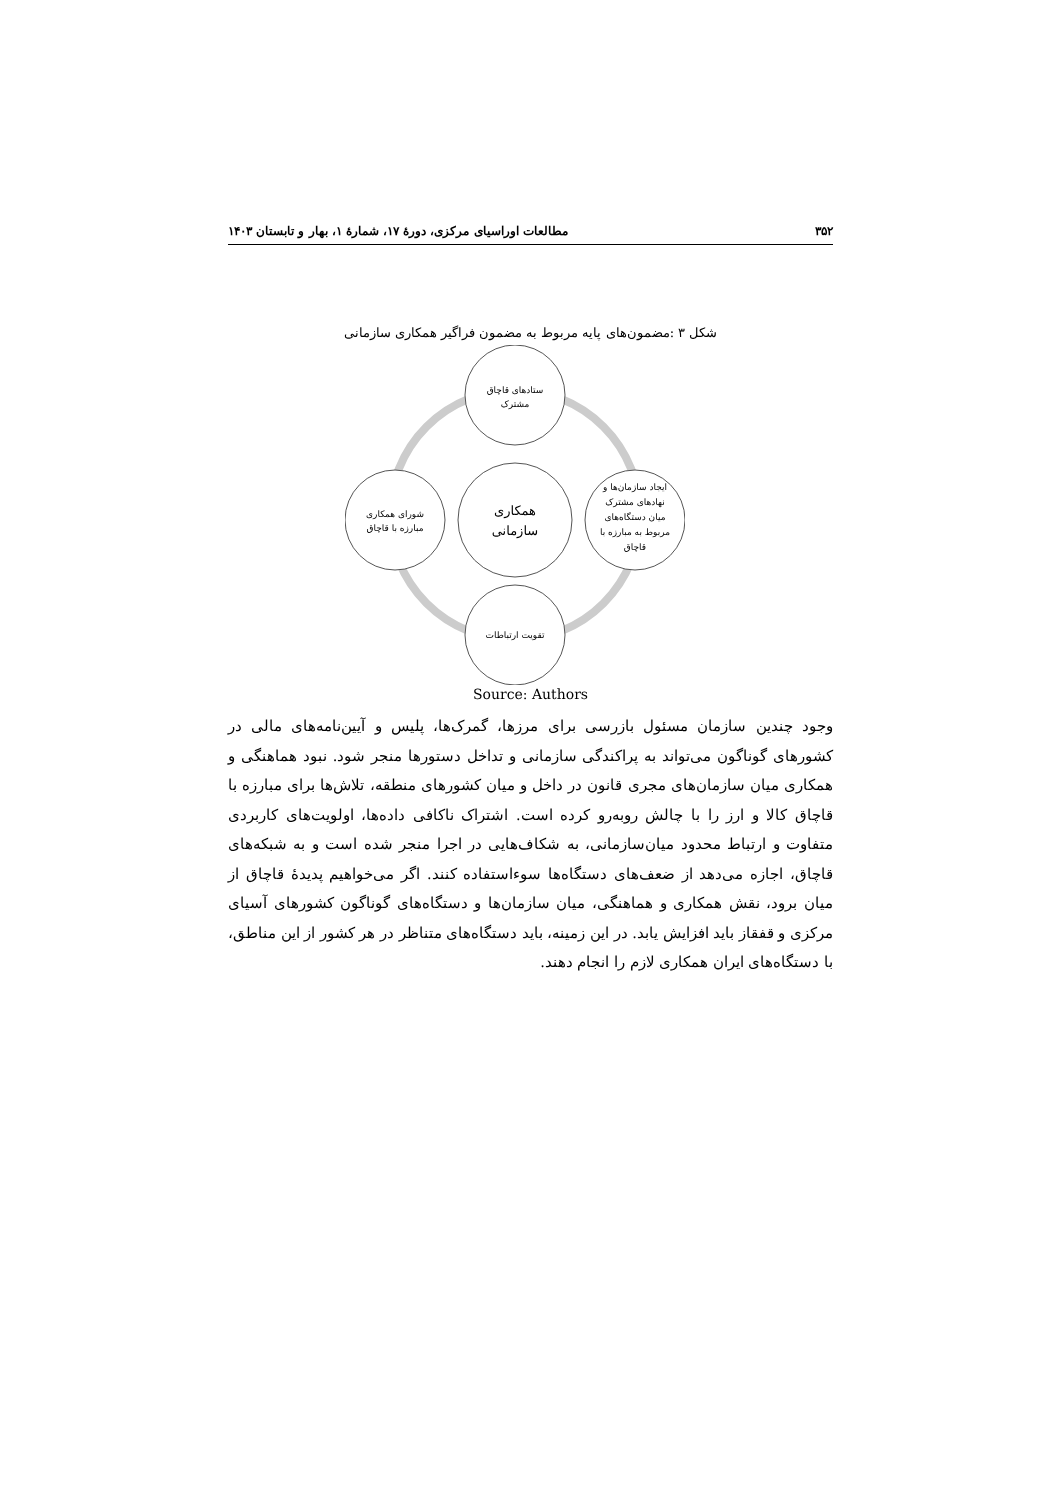۳۵۲ مطالعات اوراسیای مرکزی، دورهٔ ۱۷، شمارهٔ ۱، بهار و تابستان ۱۴۰۳
شکل ۳ :مضمون‌های پایه مربوط به مضمون فراگیر همکاری سازمانی
ستادهای قاچاق
مشترک
همکاری
سازمانی
شورای همکاری
مبارزه با قاچاق
ایجاد سازمان‌ها و
نهادهای مشترک
میان دستگاه‌های
مربوط به مبارزه با
قاچاق
تقویت ارتباطات
Source: Authors
وجود چندین سازمان مسئول بازرسی برای مرزها، گمرک‌ها، پلیس و آیین‌نامه‌های مالی در کشورهای گوناگون می‌تواند به پراکندگی سازمانی و تداخل دستورها منجر شود. نبود هماهنگی و همکاری میان سازمان‌های مجری قانون در داخل و میان کشورهای منطقه، تلاش‌ها برای مبارزه با قاچاق کالا و ارز را با چالش روبه‌رو کرده است. اشتراک ناکافی داده‌ها، اولویت‌های کاربردی متفاوت و ارتباط محدود میان‌سازمانی، به شکاف‌هایی در اجرا منجر شده است و به شبکه‌های قاچاق، اجازه می‌دهد از ضعف‌های دستگاه‌ها سوءاستفاده کنند. اگر می‌خواهیم پدیدهٔ قاچاق از میان برود، نقش همکاری و هماهنگی، میان سازمان‌ها و دستگاه‌های گوناگون کشورهای آسیای مرکزی و قفقاز باید افزایش یابد. در این زمینه، باید دستگاه‌های متناظر در هر کشور از این مناطق، با دستگاه‌های ایران همکاری لازم را انجام دهند.